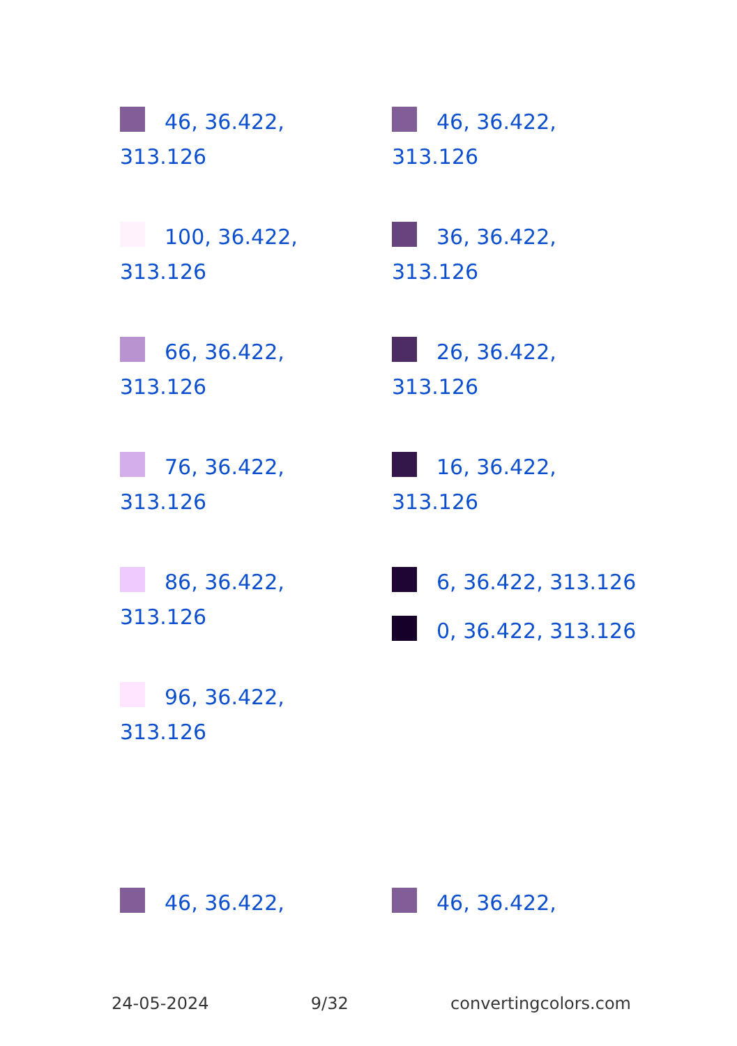46, 36.422, 313.126
100, 36.422, 313.126
66, 36.422, 313.126
76, 36.422, 313.126
86, 36.422, 313.126
96, 36.422, 313.126
46, 36.422, 313.126
36, 36.422, 313.126
26, 36.422, 313.126
16, 36.422, 313.126
6, 36.422, 313.126
0, 36.422, 313.126
46, 36.422, 46, 36.422,
24-05-2024 9/32 convertingcolors.com